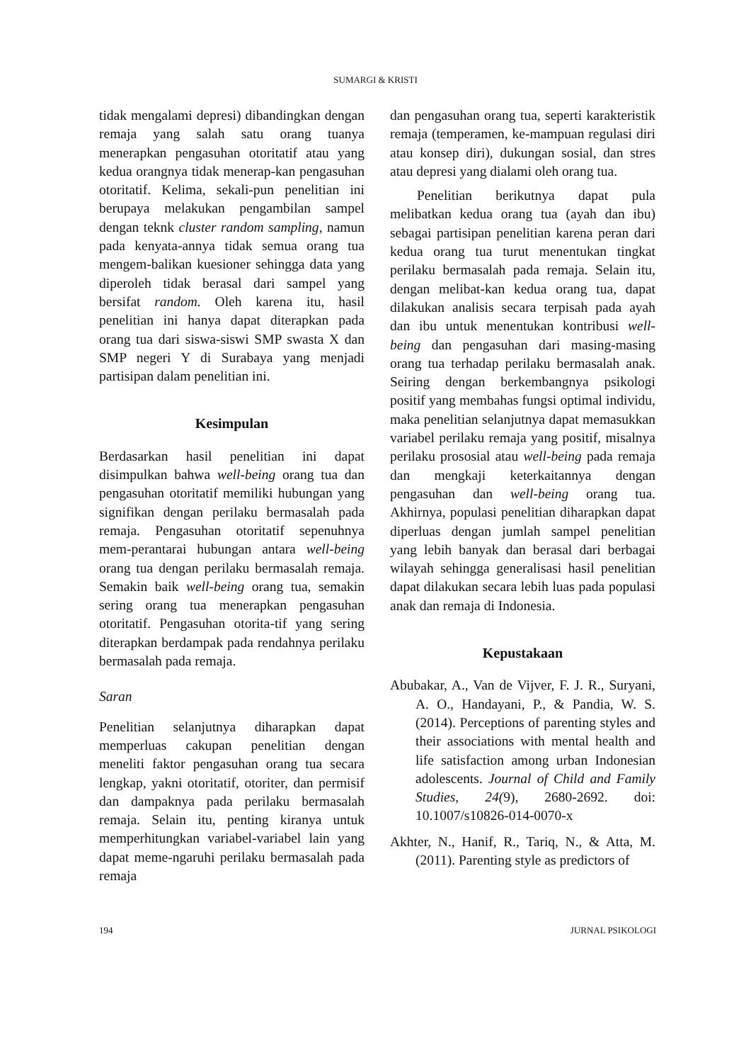SUMARGI & KRISTI
tidak mengalami depresi) dibandingkan dengan remaja yang salah satu orang tuanya menerapkan pengasuhan otoritatif atau yang kedua orangnya tidak menerap-kan pengasuhan otoritatif. Kelima, sekali-pun penelitian ini berupaya melakukan pengambilan sampel dengan teknk cluster random sampling, namun pada kenyata-annya tidak semua orang tua mengem-balikan kuesioner sehingga data yang diperoleh tidak berasal dari sampel yang bersifat random. Oleh karena itu, hasil penelitian ini hanya dapat diterapkan pada orang tua dari siswa-siswi SMP swasta X dan SMP negeri Y di Surabaya yang menjadi partisipan dalam penelitian ini.
Kesimpulan
Berdasarkan hasil penelitian ini dapat disimpulkan bahwa well-being orang tua dan pengasuhan otoritatif memiliki hubungan yang signifikan dengan perilaku bermasalah pada remaja. Pengasuhan otoritatif sepenuhnya mem-perantarai hubungan antara well-being orang tua dengan perilaku bermasalah remaja. Semakin baik well-being orang tua, semakin sering orang tua menerapkan pengasuhan otoritatif. Pengasuhan otorita-tif yang sering diterapkan berdampak pada rendahnya perilaku bermasalah pada remaja.
Saran
Penelitian selanjutnya diharapkan dapat memperluas cakupan penelitian dengan meneliti faktor pengasuhan orang tua secara lengkap, yakni otoritatif, otoriter, dan permisif dan dampaknya pada perilaku bermasalah remaja. Selain itu, penting kiranya untuk memperhitungkan variabel-variabel lain yang dapat meme-ngaruhi perilaku bermasalah pada remaja
dan pengasuhan orang tua, seperti karakteristik remaja (temperamen, ke-mampuan regulasi diri atau konsep diri), dukungan sosial, dan stres atau depresi yang dialami oleh orang tua.
Penelitian berikutnya dapat pula melibatkan kedua orang tua (ayah dan ibu) sebagai partisipan penelitian karena peran dari kedua orang tua turut menentukan tingkat perilaku bermasalah pada remaja. Selain itu, dengan melibat-kan kedua orang tua, dapat dilakukan analisis secara terpisah pada ayah dan ibu untuk menentukan kontribusi well-being dan pengasuhan dari masing-masing orang tua terhadap perilaku bermasalah anak. Seiring dengan berkembangnya psikologi positif yang membahas fungsi optimal individu, maka penelitian selanjutnya dapat memasukkan variabel perilaku remaja yang positif, misalnya perilaku prososial atau well-being pada remaja dan mengkaji keterkaitannya dengan pengasuhan dan well-being orang tua. Akhirnya, populasi penelitian diharapkan dapat diperluas dengan jumlah sampel penelitian yang lebih banyak dan berasal dari berbagai wilayah sehingga generalisasi hasil penelitian dapat dilakukan secara lebih luas pada populasi anak dan remaja di Indonesia.
Kepustakaan
Abubakar, A., Van de Vijver, F. J. R., Suryani, A. O., Handayani, P., & Pandia, W. S. (2014). Perceptions of parenting styles and their associations with mental health and life satisfaction among urban Indonesian adolescents. Journal of Child and Family Studies, 24(9), 2680-2692. doi: 10.1007/s10826-014-0070-x
Akhter, N., Hanif, R., Tariq, N., & Atta, M. (2011). Parenting style as predictors of
194 JURNAL PSIKOLOGI